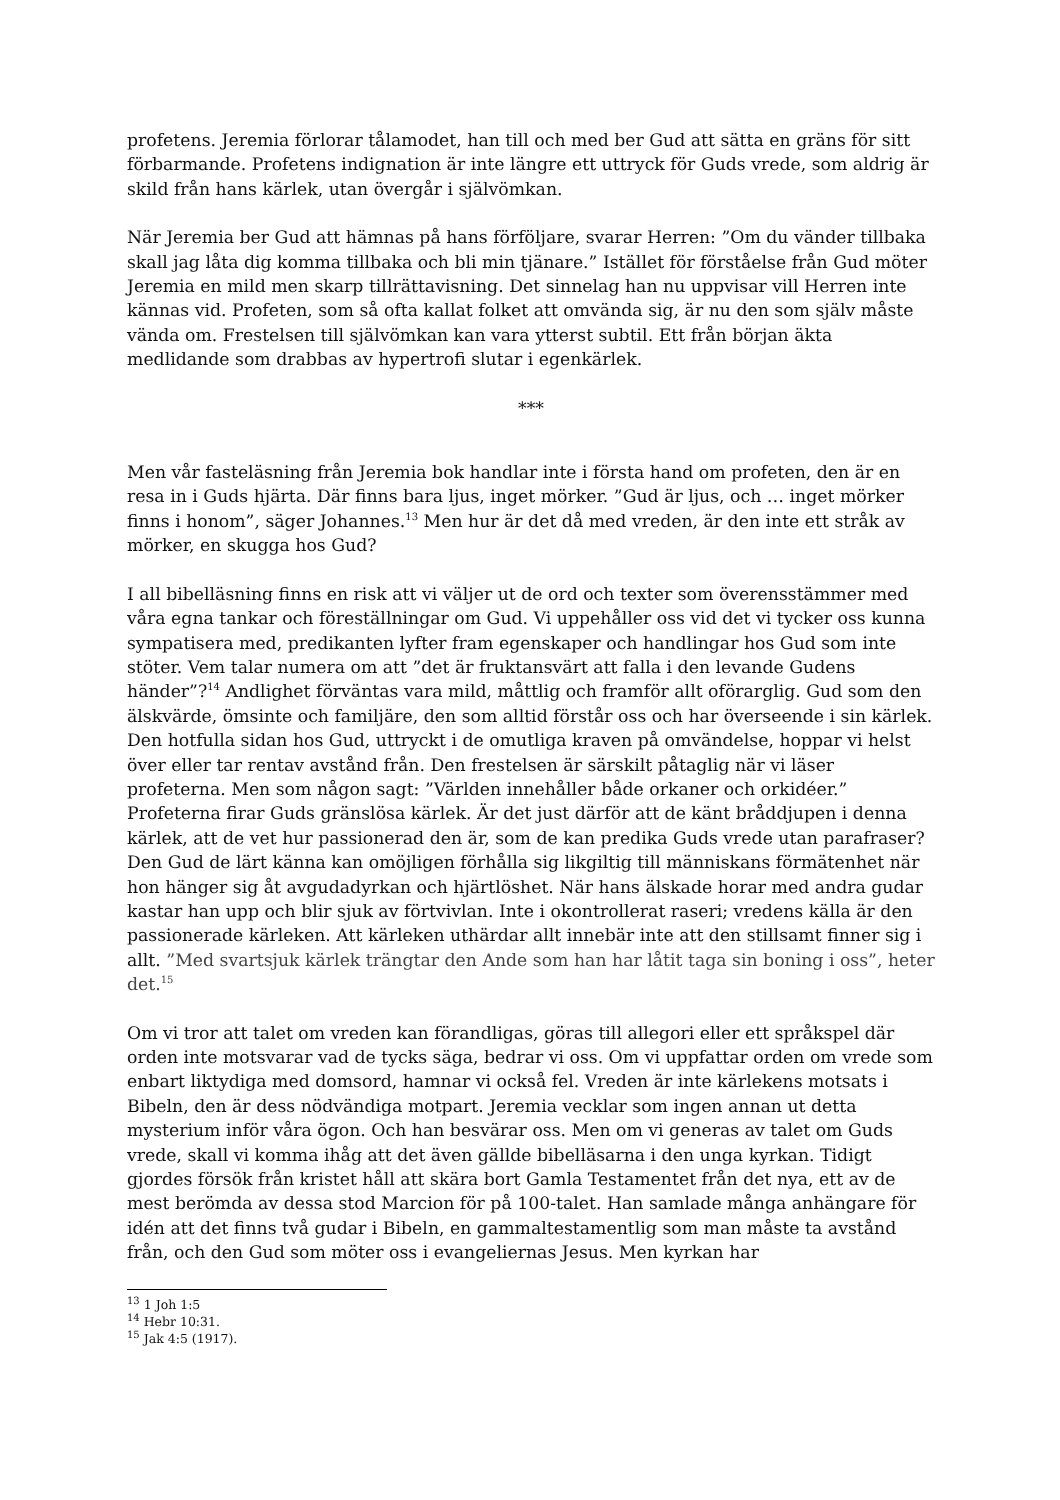profetens. Jeremia förlorar tålamodet, han till och med ber Gud att sätta en gräns för sitt förbarmande. Profetens indignation är inte längre ett uttryck för Guds vrede, som aldrig är skild från hans kärlek, utan övergår i självömkan.
När Jeremia ber Gud att hämnas på hans förföljare, svarar Herren: ”Om du vänder tillbaka skall jag låta dig komma tillbaka och bli min tjänare.” Istället för förståelse från Gud möter Jeremia en mild men skarp tillrättavisning. Det sinnelag han nu uppvisar vill Herren inte kännas vid. Profeten, som så ofta kallat folket att omvända sig, är nu den som själv måste vända om. Frestelsen till självömkan kan vara ytterst subtil. Ett från början äkta medlidande som drabbas av hypertrofi slutar i egenkärlek.
***
Men vår fasteläsning från Jeremia bok handlar inte i första hand om profeten, den är en resa in i Guds hjärta. Där finns bara ljus, inget mörker. ”Gud är ljus, och … inget mörker finns i honom”, säger Johannes.<sup>13</sup> Men hur är det då med vreden, är den inte ett stråk av mörker, en skugga hos Gud?
I all bibelläsning finns en risk att vi väljer ut de ord och texter som överensstämmer med våra egna tankar och föreställningar om Gud. Vi uppehåller oss vid det vi tycker oss kunna sympatisera med, predikanten lyfter fram egenskaper och handlingar hos Gud som inte stöter. Vem talar numera om att ”det är fruktansvärt att falla i den levande Gudens händer”?<sup>14</sup> Andlighet förväntas vara mild, måttlig och framför allt oförarglig. Gud som den älskvärde, ömsinte och familjäre, den som alltid förstår oss och har överseende i sin kärlek. Den hotfulla sidan hos Gud, uttryckt i de omutliga kraven på omvändelse, hoppar vi helst över eller tar rentav avstånd från. Den frestelsen är särskilt påtaglig när vi läser profeterna. Men som någon sagt: ”Världen innehåller både orkaner och orkidéer.” Profeterna firar Guds gränslösa kärlek. Är det just därför att de känt bråddjupen i denna kärlek, att de vet hur passionerad den är, som de kan predika Guds vrede utan parafraser? Den Gud de lärt känna kan omöjligen förhålla sig likgiltig till människans förmätenhet när hon hänger sig åt avgudadyrkan och hjärtlöshet. När hans älskade horar med andra gudar kastar han upp och blir sjuk av förtvivlan. Inte i okontrollerat raseri; vredens källa är den passionerade kärleken. Att kärleken uthärdar allt innebär inte att den stillsamt finner sig i allt. ”Med svartsjuk kärlek trängtar den Ande som han har låtit taga sin boning i oss”, heter det.<sup>15</sup>
Om vi tror att talet om vreden kan förandligas, göras till allegori eller ett språkspel där orden inte motsvarar vad de tycks säga, bedrar vi oss. Om vi uppfattar orden om vrede som enbart liktydiga med domsord, hamnar vi också fel. Vreden är inte kärlekens motsats i Bibeln, den är dess nödvändiga motpart. Jeremia vecklar som ingen annan ut detta mysterium inför våra ögon. Och han besvärar oss. Men om vi generas av talet om Guds vrede, skall vi komma ihåg att det även gällde bibelläsarna i den unga kyrkan. Tidigt gjordes försök från kristet håll att skära bort Gamla Testamentet från det nya, ett av de mest berömda av dessa stod Marcion för på 100-talet. Han samlade många anhängare för idén att det finns två gudar i Bibeln, en gammaltestamentlig som man måste ta avstånd från, och den Gud som möter oss i evangeliernas Jesus. Men kyrkan har
<sup>13</sup> 1 Joh 1:5
<sup>14</sup> Hebr 10:31.
<sup>15</sup> Jak 4:5 (1917).